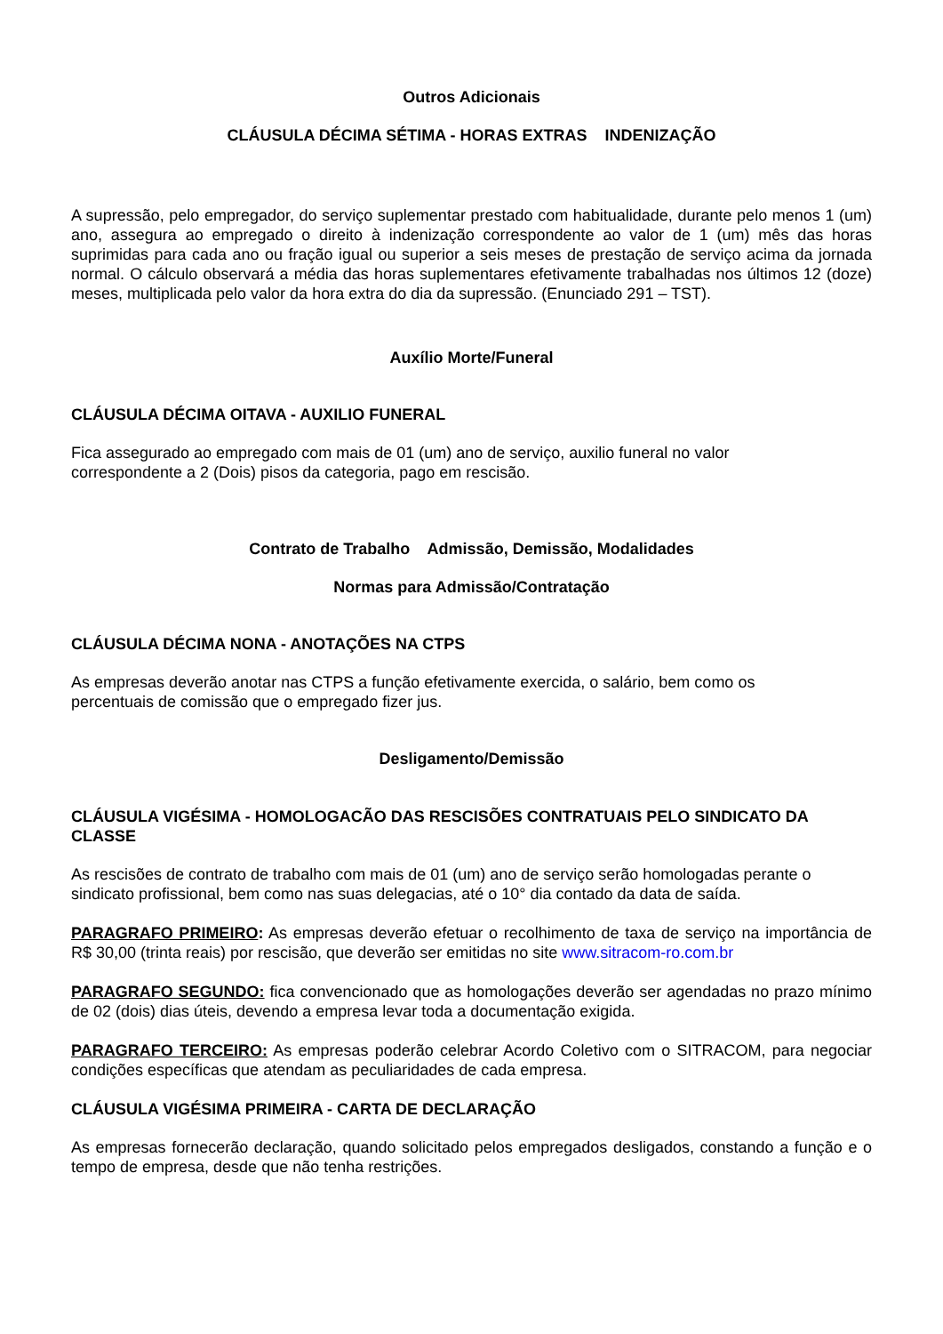Outros Adicionais
CLÁUSULA DÉCIMA SÉTIMA - HORAS EXTRAS INDENIZAÇÃO
A supressão, pelo empregador, do serviço suplementar prestado com habitualidade, durante pelo menos 1 (um) ano, assegura ao empregado o direito à indenização correspondente ao valor de 1 (um) mês das horas suprimidas para cada ano ou fração igual ou superior a seis meses de prestação de serviço acima da jornada normal. O cálculo observará a média das horas suplementares efetivamente trabalhadas nos últimos 12 (doze) meses, multiplicada pelo valor da hora extra do dia da supressão. (Enunciado 291 – TST).
Auxílio Morte/Funeral
CLÁUSULA DÉCIMA OITAVA - AUXILIO FUNERAL
Fica assegurado ao empregado com mais de 01 (um) ano de serviço, auxilio funeral no valor
correspondente a 2 (Dois) pisos da categoria, pago em rescisão.
Contrato de Trabalho Admissão, Demissão, Modalidades
Normas para Admissão/Contratação
CLÁUSULA DÉCIMA NONA - ANOTAÇÕES NA CTPS
As empresas deverão anotar nas CTPS a função efetivamente exercida, o salário, bem como os
percentuais de comissão que o empregado fizer jus.
Desligamento/Demissão
CLÁUSULA VIGÉSIMA - HOMOLOGACÃO DAS RESCISÕES CONTRATUAIS PELO SINDICATO DA CLASSE
As rescisões de contrato de trabalho com mais de 01 (um) ano de serviço serão homologadas perante o sindicato profissional, bem como nas suas delegacias, até o 10° dia contado da data de saída.
PARAGRAFO PRIMEIRO: As empresas deverão efetuar o recolhimento de taxa de serviço na importância de R$ 30,00 (trinta reais) por rescisão, que deverão ser emitidas no site www.sitracom-ro.com.br
PARAGRAFO SEGUNDO: fica convencionado que as homologações deverão ser agendadas no prazo mínimo de 02 (dois) dias úteis, devendo a empresa levar toda a documentação exigida.
PARAGRAFO TERCEIRO: As empresas poderão celebrar Acordo Coletivo com o SITRACOM, para negociar condições específicas que atendam as peculiaridades de cada empresa.
CLÁUSULA VIGÉSIMA PRIMEIRA - CARTA DE DECLARAÇÃO
As empresas fornecerão declaração, quando solicitado pelos empregados desligados, constando a função e o tempo de empresa, desde que não tenha restrições.